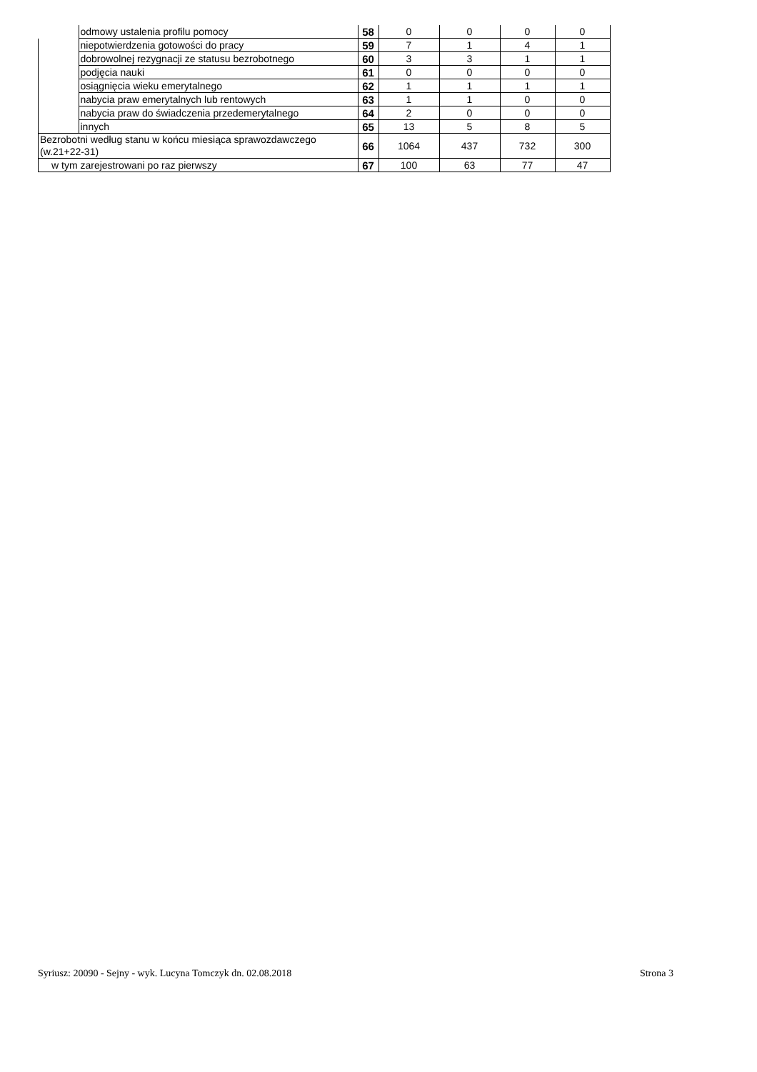| | odmowy ustalenia profilu pomocy | 58 | 0 | 0 | 0 | 0 |
| | niepotwierdzenia gotowości do pracy | 59 | 7 | 1 | 4 | 1 |
| | dobrowolnej rezygnacji ze statusu bezrobotnego | 60 | 3 | 3 | 1 | 1 |
| | podjęcia nauki | 61 | 0 | 0 | 0 | 0 |
| | osiągnięcia wieku emerytalnego | 62 | 1 | 1 | 1 | 1 |
| | nabycia praw emerytalnych lub rentowych | 63 | 1 | 1 | 0 | 0 |
| | nabycia praw do świadczenia przedemerytalnego | 64 | 2 | 0 | 0 | 0 |
| | innych | 65 | 13 | 5 | 8 | 5 |
| Bezrobotni według stanu w końcu miesiąca sprawozdawczego (w.21+22-31) | | 66 | 1064 | 437 | 732 | 300 |
| w tym zarejestrowani po raz pierwszy | | 67 | 100 | 63 | 77 | 47 |
Syriusz: 20090 - Sejny - wyk. Lucyna Tomczyk dn. 02.08.2018 Strona 3